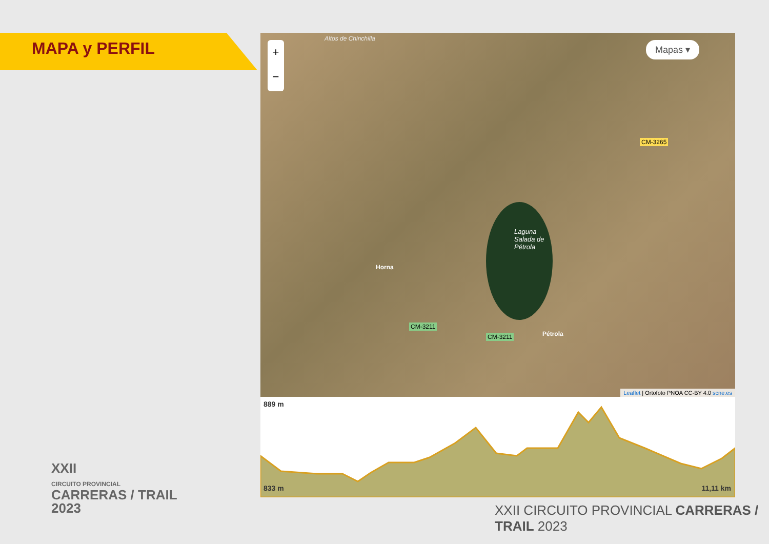MAPA y PERFIL
Altos de Chinchilla
+
−
Mapas ▾
Laguna Salada de Pétrola
Horna
CM-3211
CM-3211
CM-3265
Pétrola
Leaflet | Ortofoto PNOA CC-BY 4.0 scne.es
889 m
833 m 11,11 km
XXII
CIRCUITO PROVINCIAL
CARRERAS / TRAIL
2023
XXII CIRCUITO PROVINCIAL CARRERAS / TRAIL 2023